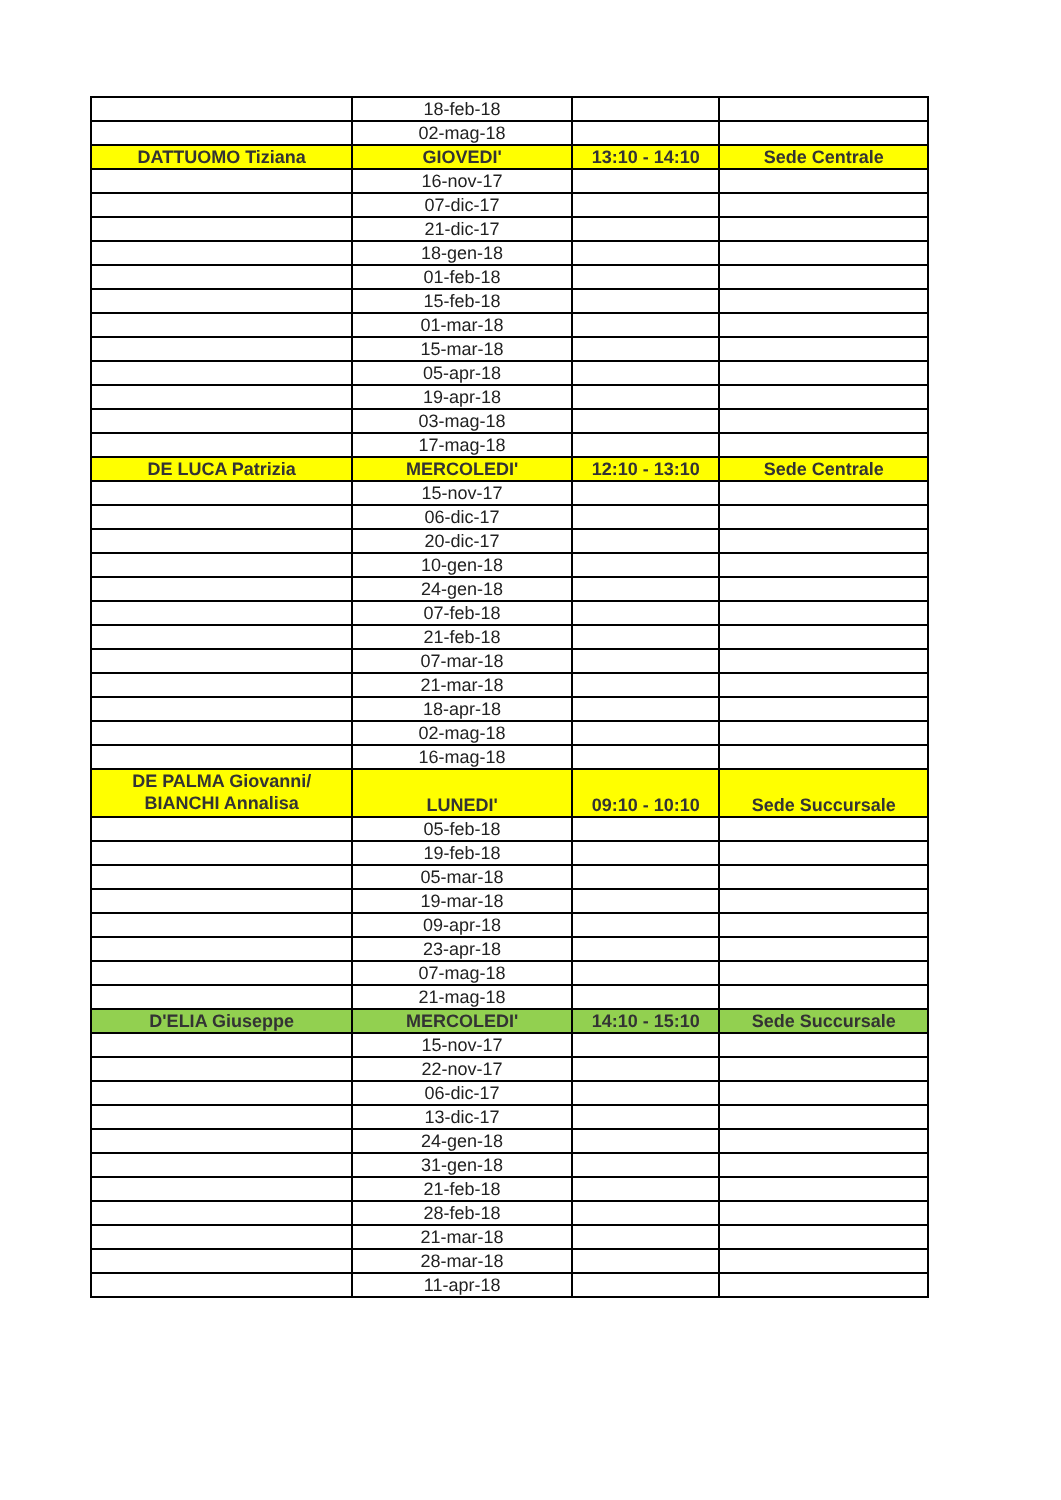| | 18-feb-18 | | |
| | 02-mag-18 | | |
| DATTUOMO Tiziana | GIOVEDI' | 13:10 - 14:10 | Sede Centrale |
| | 16-nov-17 | | |
| | 07-dic-17 | | |
| | 21-dic-17 | | |
| | 18-gen-18 | | |
| | 01-feb-18 | | |
| | 15-feb-18 | | |
| | 01-mar-18 | | |
| | 15-mar-18 | | |
| | 05-apr-18 | | |
| | 19-apr-18 | | |
| | 03-mag-18 | | |
| | 17-mag-18 | | |
| DE LUCA Patrizia | MERCOLEDI' | 12:10 - 13:10 | Sede Centrale |
| | 15-nov-17 | | |
| | 06-dic-17 | | |
| | 20-dic-17 | | |
| | 10-gen-18 | | |
| | 24-gen-18 | | |
| | 07-feb-18 | | |
| | 21-feb-18 | | |
| | 07-mar-18 | | |
| | 21-mar-18 | | |
| | 18-apr-18 | | |
| | 02-mag-18 | | |
| | 16-mag-18 | | |
| DE PALMA Giovanni/ BIANCHI Annalisa | LUNEDI' | 09:10 - 10:10 | Sede Succursale |
| | 05-feb-18 | | |
| | 19-feb-18 | | |
| | 05-mar-18 | | |
| | 19-mar-18 | | |
| | 09-apr-18 | | |
| | 23-apr-18 | | |
| | 07-mag-18 | | |
| | 21-mag-18 | | |
| D'ELIA Giuseppe | MERCOLEDI' | 14:10 - 15:10 | Sede Succursale |
| | 15-nov-17 | | |
| | 22-nov-17 | | |
| | 06-dic-17 | | |
| | 13-dic-17 | | |
| | 24-gen-18 | | |
| | 31-gen-18 | | |
| | 21-feb-18 | | |
| | 28-feb-18 | | |
| | 21-mar-18 | | |
| | 28-mar-18 | | |
| | 11-apr-18 | | |